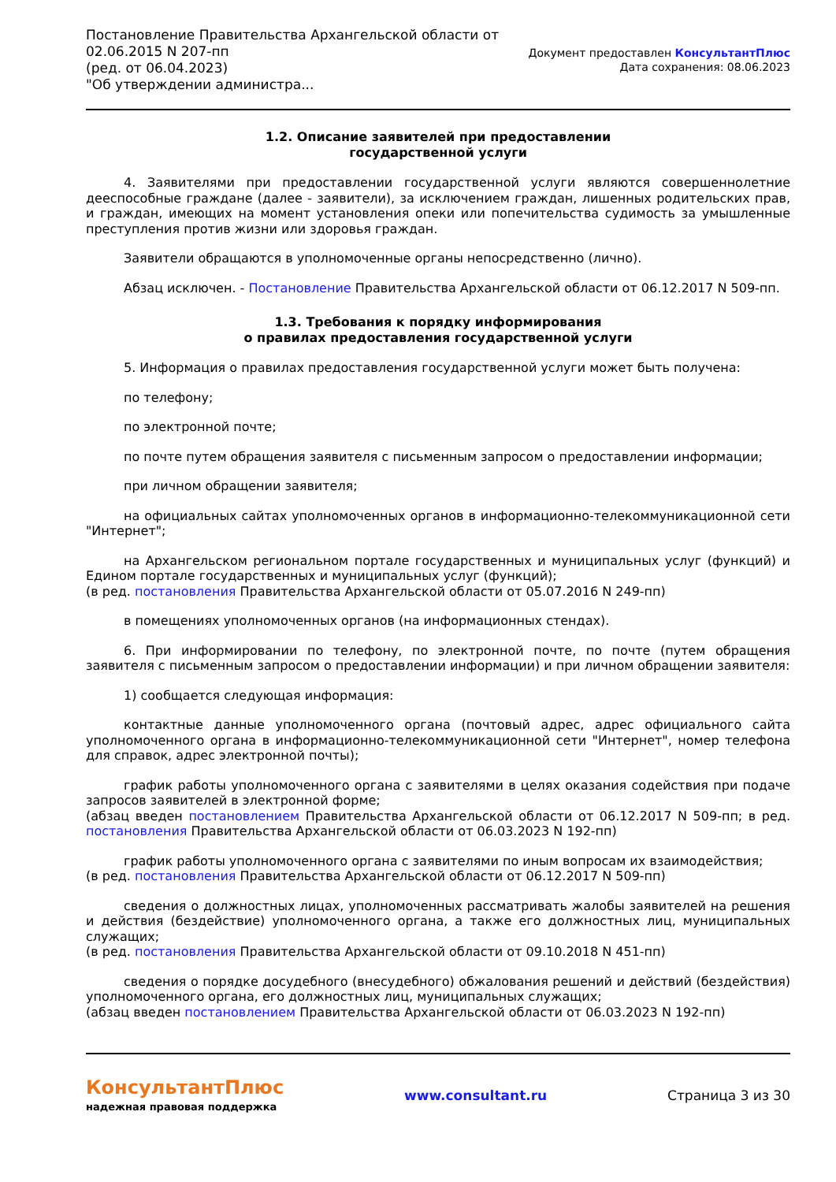Постановление Правительства Архангельской области от
02.06.2015 N 207-пп
(ред. от 06.04.2023)
"Об утверждении администра...
Документ предоставлен КонсультантПлюс
Дата сохранения: 08.06.2023
1.2. Описание заявителей при предоставлении
государственной услуги
4. Заявителями при предоставлении государственной услуги являются совершеннолетние дееспособные граждане (далее - заявители), за исключением граждан, лишенных родительских прав, и граждан, имеющих на момент установления опеки или попечительства судимость за умышленные преступления против жизни или здоровья граждан.
Заявители обращаются в уполномоченные органы непосредственно (лично).
Абзац исключен. - Постановление Правительства Архангельской области от 06.12.2017 N 509-пп.
1.3. Требования к порядку информирования
о правилах предоставления государственной услуги
5. Информация о правилах предоставления государственной услуги может быть получена:
по телефону;
по электронной почте;
по почте путем обращения заявителя с письменным запросом о предоставлении информации;
при личном обращении заявителя;
на официальных сайтах уполномоченных органов в информационно-телекоммуникационной сети "Интернет";
на Архангельском региональном портале государственных и муниципальных услуг (функций) и Едином портале государственных и муниципальных услуг (функций);
(в ред. постановления Правительства Архангельской области от 05.07.2016 N 249-пп)
в помещениях уполномоченных органов (на информационных стендах).
6. При информировании по телефону, по электронной почте, по почте (путем обращения заявителя с письменным запросом о предоставлении информации) и при личном обращении заявителя:
1) сообщается следующая информация:
контактные данные уполномоченного органа (почтовый адрес, адрес официального сайта уполномоченного органа в информационно-телекоммуникационной сети "Интернет", номер телефона для справок, адрес электронной почты);
график работы уполномоченного органа с заявителями в целях оказания содействия при подаче запросов заявителей в электронной форме;
(абзац введен постановлением Правительства Архангельской области от 06.12.2017 N 509-пп; в ред. постановления Правительства Архангельской области от 06.03.2023 N 192-пп)
график работы уполномоченного органа с заявителями по иным вопросам их взаимодействия;
(в ред. постановления Правительства Архангельской области от 06.12.2017 N 509-пп)
сведения о должностных лицах, уполномоченных рассматривать жалобы заявителей на решения и действия (бездействие) уполномоченного органа, а также его должностных лиц, муниципальных служащих;
(в ред. постановления Правительства Архангельской области от 09.10.2018 N 451-пп)
сведения о порядке досудебного (внесудебного) обжалования решений и действий (бездействия) уполномоченного органа, его должностных лиц, муниципальных служащих;
(абзац введен постановлением Правительства Архангельской области от 06.03.2023 N 192-пп)
КонсультантПлюс
надежная правовая поддержка
www.consultant.ru Страница 3 из 30